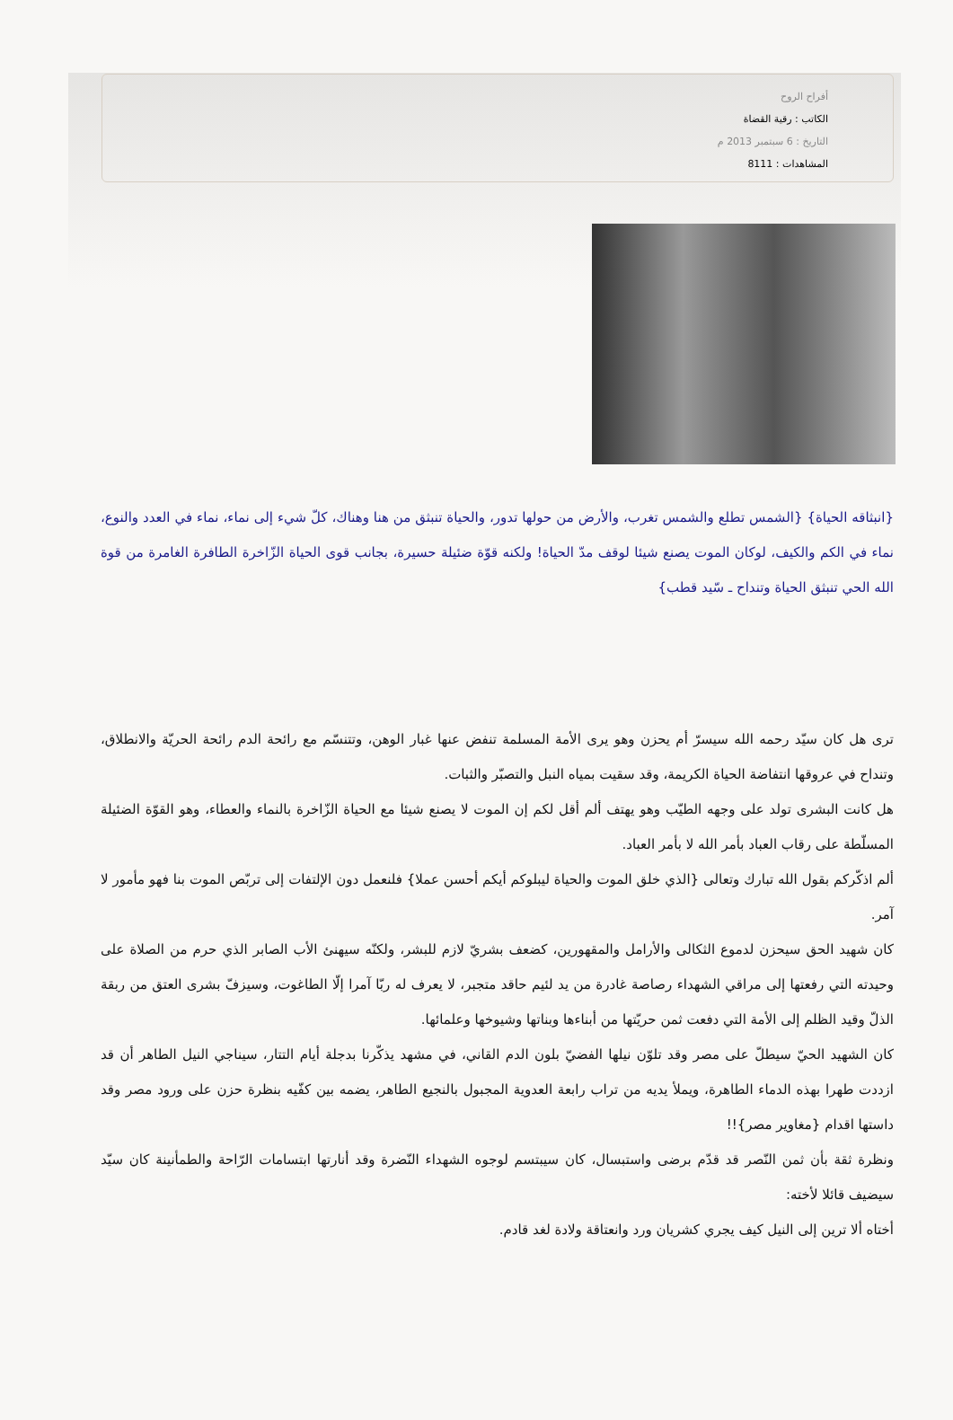أفراح الروح
الكاتب : رقية القضاة
التاريخ : 6 سبتمبر 2013 م
المشاهدات : 8111
{انبثاقه الحياة} {الشمس تطلع والشمس تغرب، والأرض من حولها تدور، والحياة تنبثق من هنا وهناك، كلّ شيء إلى نماء، نماء في العدد والنوع، نماء في الكم والكيف، لوكان الموت يصنع شيئا لوقف مدّ الحياة! ولكنه قوّة ضئيلة حسيرة، بجانب قوى الحياة الزّاخرة الطافرة الغامرة من قوة الله الحي تنبثق الحياة وتنداح ـ سّيد قطب}
ترى هل كان سيّد رحمه الله سيسرّ أم يحزن وهو يرى الأمة المسلمة تنفض عنها غبار الوهن، وتتنسّم مع رائحة الدم رائحة الحريّة والانطلاق، وتنداح في عروقها انتفاضة الحياة الكريمة، وقد سقيت بمياه النبل والتصبّر والثبات.
هل كانت البشرى تولد على وجهه الطيّب وهو يهتف ألم أقل لكم إن الموت لا يصنع شيئا مع الحياة الزّاخرة بالنماء والعطاء، وهو القوّة الضئيلة المسلّطة على رقاب العباد بأمر الله لا بأمر العباد.
ألم اذكّركم بقول الله تبارك وتعالى {الذي خلق الموت والحياة ليبلوكم أيكم أحسن عملا} فلنعمل دون الإلتفات إلى تربّص الموت بنا فهو مأمور لا آمر.
كان شهيد الحق سيحزن لدموع الثكالى والأرامل والمقهورين، كضعف بشريّ لازم للبشر، ولكنّه سيهنئ الأب الصابر الذي حرم من الصلاة على وحيدته التي رفعتها إلى مراقي الشهداء رصاصة غادرة من يد لئيم حاقد متجبر، لا يعرف له ربّا آمرا إلّا الطاغوت، وسيزفّ بشرى العتق من ربقة الذلّ وقيد الظلم إلى الأمة التي دفعت ثمن حريّتها من أبناءها وبناتها وشيوخها وعلمائها.
كان الشهيد الحيّ سيطلّ على مصر وقد تلوّن نيلها الفضيّ بلون الدم القاني، في مشهد يذكّرنا بدجلة أيام التتار، سيناجي النيل الطاهر أن قد ازددت طهرا بهذه الدماء الطاهرة، ويملأ يديه من تراب رابعة العدوية المجبول بالنجيع الطاهر، يضمه بين كفّيه بنظرة حزن على ورود مصر وقد داستها اقدام {مغاوير مصر}!!
ونظرة ثقة بأن ثمن النّصر قد قدّم برضى واستبسال، كان سيبتسم لوجوه الشهداء النّضرة وقد أنارتها ابتسامات الرّاحة والطمأنينة كان سيّد سيضيف قائلا لأخته:
أختاه ألا ترين إلى النيل كيف يجري كشريان ورد وانعتاقة ولادة لغد قادم.